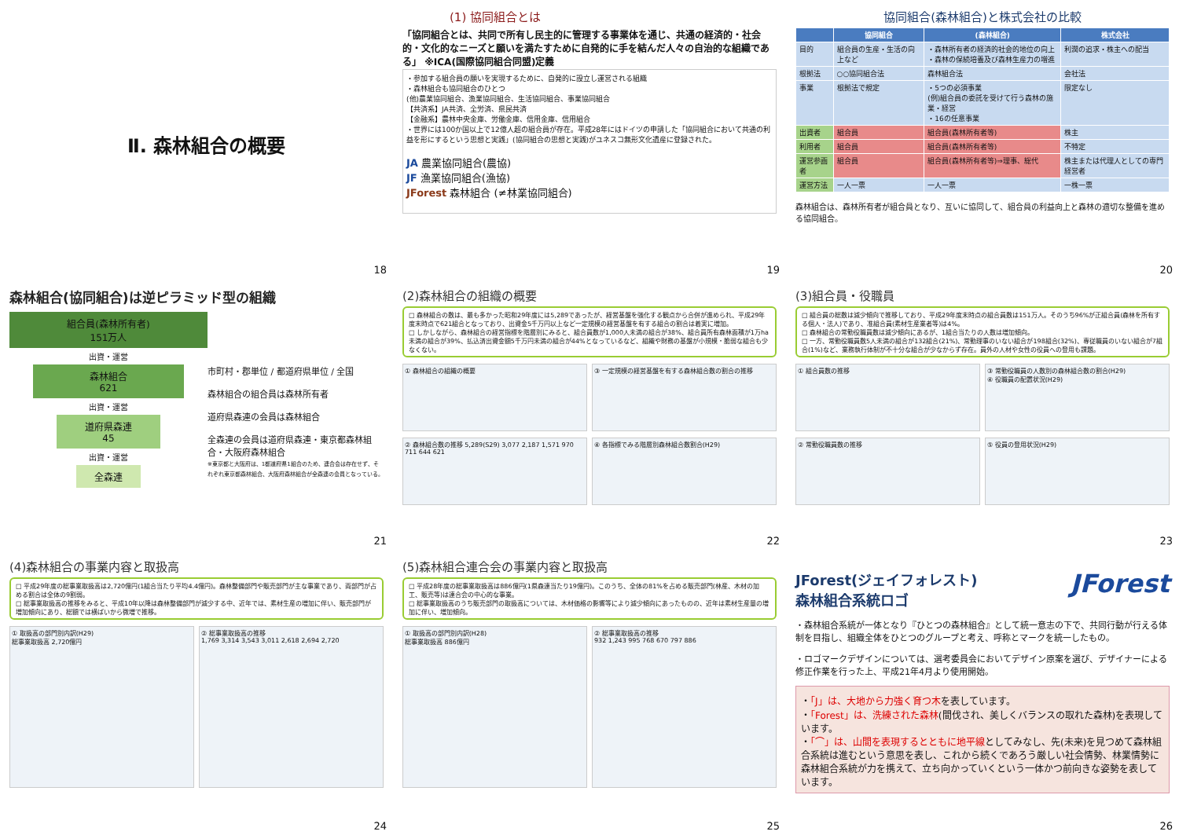Ⅱ. 森林組合の概要
18
(1) 協同組合とは
「協同組合とは、共同で所有し民主的に管理する事業体を通じ、共通の経済的・社会的・文化的なニーズと願いを満たすために自発的に手を結んだ人々の自治的な組織である」 ※ICA(国際協同組合同盟)定義
・参加する組合員の願いを実現するために、自発的に設立し運営される組織
・森林組合も協同組合のひとつ
(他)農業協同組合、漁業協同組合、生活協同組合、事業協同組合
【共済系】JA共済、全労済、県民共済
【金融系】農林中央金庫、労働金庫、信用金庫、信用組合
・世界には100か国以上で12億人超の組合員が存在。平成28年にはドイツの申請した「協同組合において共通の利益を形にするという思想と実践」(協同組合の思想と実践)がユネスコ無形文化遺産に登録された。
JA 農業協同組合(農協)
JF 漁業協同組合(漁協)
JForest 森林組合 (≠林業協同組合)
19
協同組合(森林組合)と株式会社の比較
| | 協同組合 | (森林組合) | 株式会社 |
| --- | --- | --- | --- |
| 目的 | 組合員の生産・生活の向上など | ・森林所有者の経済的社会的地位の向上 ・森林の保続培養及び森林生産力の増進 | 利潤の追求・株主への配当 |
| 根拠法 | ○○協同組合法 | 森林組合法 | 会社法 |
| 事業 | 根拠法で規定 | ・5つの必須事業 (例)組合員の委託を受けて行う森林の施業・経営 ・16の任意事業 | 限定なし |
| 出資者 | 組合員 | 組合員(森林所有者等) | 株主 |
| 利用者 | 組合員 | 組合員(森林所有者等) | 不特定 |
| 運営参画者 | 組合員 | 組合員(森林所有者等)⇒理事、総代 | 株主または代理人としての専門経営者 |
| 運営方法 | 一人一票 | 一人一票 | 一株一票 |
森林組合は、森林所有者が組合員となり、互いに協同して、組合員の利益向上と森林の適切な整備を進める協同組合。
20
森林組合(協同組合)は逆ピラミッド型の組織
組合員(森林所有者)
151万人
出資・運営
森林組合
621
出資・運営
道府県森連
45
出資・運営
全森連
市町村・郡単位 / 都道府県単位 / 全国
森林組合の組合員は森林所有者
道府県森連の会員は森林組合
全森連の会員は道府県森連・東京都森林組合・大阪府森林組合
※東京都と大阪府は、1都道府県1組合のため、連合会は存在せず、それぞれ東京都森林組合、大阪府森林組合が全森連の会員となっている。
21
(2)森林組合の組織の概要
□ 森林組合の数は、最も多かった昭和29年度には5,289であったが、経営基盤を強化する観点から合併が進められ、平成29年度末時点で621組合となっており、出資金5千万円以上など一定規模の経営基盤を有する組合の割合は着実に増加。
□ しかしながら、森林組合の経営指標を階層別にみると、組合員数が1,000人未満の組合が38%、組合員所有森林面積が1万ha未満の組合が39%、払込済出資金額5千万円未満の組合が44%となっているなど、組織や財務の基盤が小規模・脆弱な組合も少なくない。
① 森林組合の組織の概要 ③ 一定規模の経営基盤を有する森林組合数の割合の推移
② 森林組合数の推移 5,289(S29) 3,077 2,187 1,571 970 711 644 621
④ 各指標でみる階層別森林組合数割合(H29)
22
(3)組合員・役職員
□ 組合員の総数は減少傾向で推移しており、平成29年度末時点の組合員数は151万人。そのうち96%が正組合員(森林を所有する個人・法人)であり、准組合員(素材生産業者等)は4%。
□ 森林組合の常勤役職員数は減少傾向にあるが、1組合当たりの人数は増加傾向。
□ 一方、常勤役職員数5人未満の組合が132組合(21%)、常勤理事のいない組合が198組合(32%)、専従職員のいない組合が7組合(1%)など、業務執行体制が不十分な組合が少なからず存在。員外の人材や女性の役員への登用も課題。
① 組合員数の推移 ③ 常勤役職員の人数別の森林組合数の割合(H29)
④ 役職員の配置状況(H29)
② 常勤役職員数の推移 ⑤ 役員の登用状況(H29)
23
(4)森林組合の事業内容と取扱高
□ 平成29年度の総事業取扱高は2,720億円(1組合当たり平均4.4億円)。森林整備部門や販売部門が主な事業であり、両部門が占める割合は全体の9割弱。
□ 総事業取扱高の推移をみると、平成10年以降は森林整備部門が減少する中、近年では、素材生産の増加に伴い、販売部門が増加傾向にあり、総額では横ばいから微増で推移。
① 取扱高の部門別内訳(H29)
総事業取扱高 2,720億円
② 総事業取扱高の推移
1,769 3,314 3,543 3,011 2,618 2,694 2,720
24
(5)森林組合連合会の事業内容と取扱高
□ 平成28年度の総事業取扱高は886億円(1県森連当たり19億円)。このうち、全体の81%を占める販売部門(林産、木材の加工、販売等)は連合会の中心的な事業。
□ 総事業取扱高のうち販売部門の取扱高については、木材価格の影響等により減少傾向にあったものの、近年は素材生産量の増加に伴い、増加傾向。
① 取扱高の部門別内訳(H28)
総事業取扱高 886億円
② 総事業取扱高の推移
932 1,243 995 768 670 797 886
25
JForest(ジェイフォレスト)
森林組合系統ロゴ
JForest
・森林組合系統が一体となり『ひとつの森林組合』として統一意志の下で、共同行動が行える体制を目指し、組織全体をひとつのグループと考え、呼称とマークを統一したもの。
・ロゴマークデザインについては、選考委員会においてデザイン原案を選び、デザイナーによる修正作業を行った上、平成21年4月より使用開始。
・「J」は、大地から力強く育つ木を表しています。
・「Forest」は、洗練された森林(間伐され、美しくバランスの取れた森林)を表現しています。
・「⌒」は、山間を表現するとともに地平線としてみなし、先(未来)を見つめて森林組合系統は進むという意思を表し、これから続くであろう厳しい社会情勢、林業情勢に森林組合系統が力を携えて、立ち向かっていくという一体かつ前向きな姿勢を表しています。
26